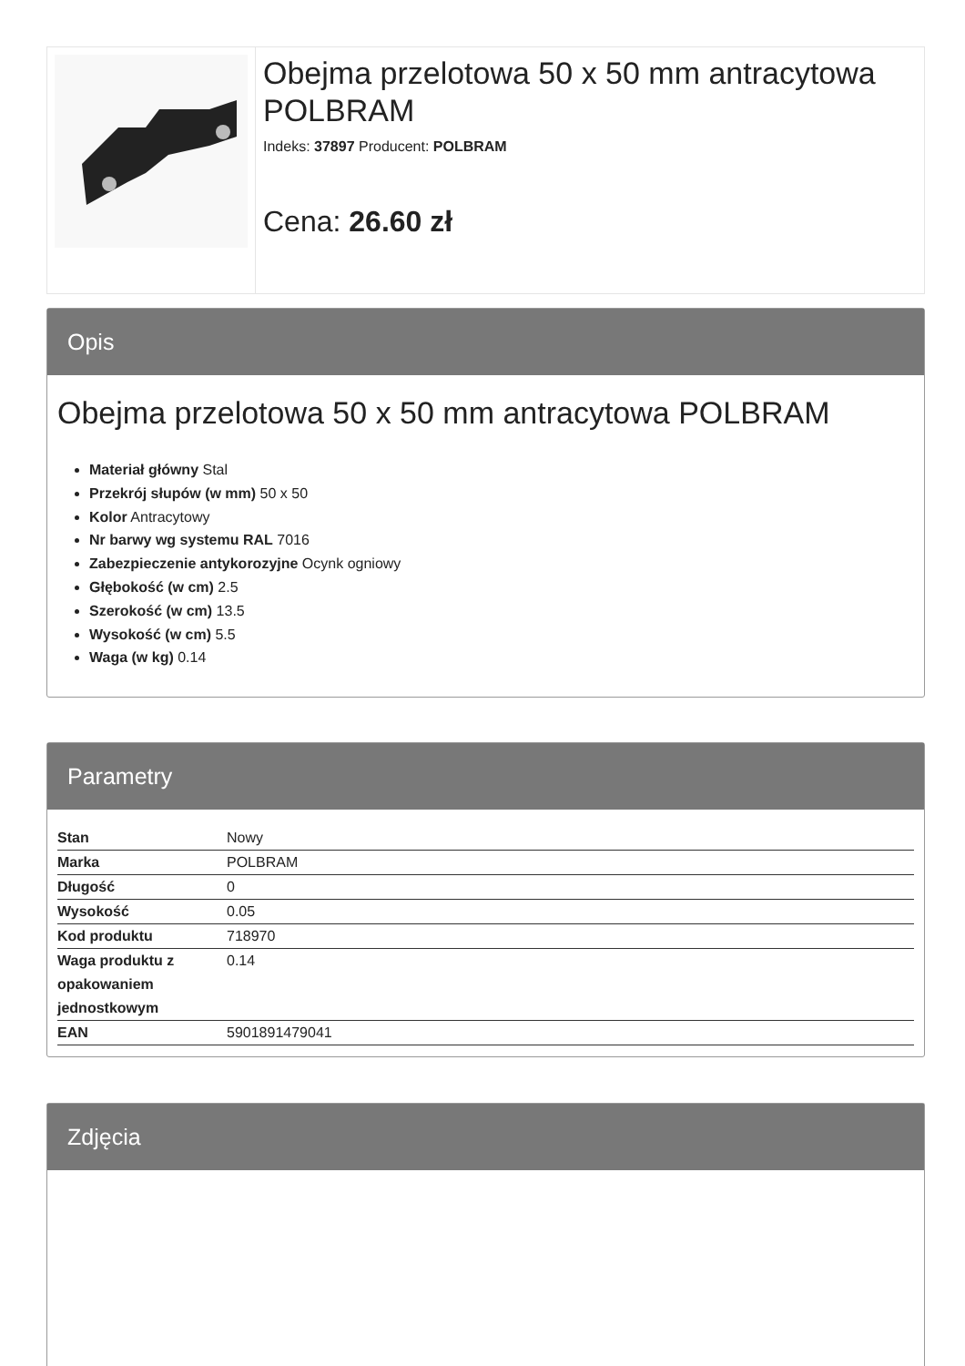Obejma przelotowa 50 x 50 mm antracytowa POLBRAM
Indeks: 37897 Producent: POLBRAM
Cena: 26.60 zł
Opis
Obejma przelotowa 50 x 50 mm antracytowa POLBRAM
Materiał główny Stal
Przekrój słupów (w mm) 50 x 50
Kolor Antracytowy
Nr barwy wg systemu RAL 7016
Zabezpieczenie antykorozyjne Ocynk ogniowy
Głębokość (w cm) 2.5
Szerokość (w cm) 13.5
Wysokość (w cm) 5.5
Waga (w kg) 0.14
Parametry
| Stan | Nowy |
| Marka | POLBRAM |
| Długość | 0 |
| Wysokość | 0.05 |
| Kod produktu | 718970 |
| Waga produktu z opakowaniem jednostkowym | 0.14 |
| EAN | 5901891479041 |
Zdjęcia